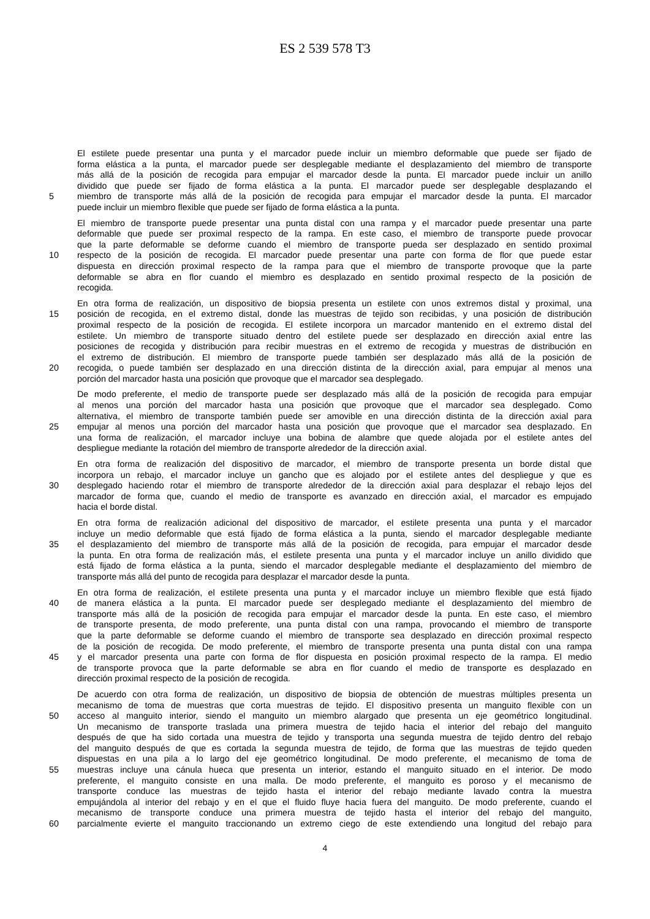ES 2 539 578 T3
El estilete puede presentar una punta y el marcador puede incluir un miembro deformable que puede ser fijado de
forma elástica a la punta, el marcador puede ser desplegable mediante el desplazamiento del miembro de transporte
más allá de la posición de recogida para empujar el marcador desde la punta. El marcador puede incluir un anillo
dividido que puede ser fijado de forma elástica a la punta. El marcador puede ser desplegable desplazando el
5 miembro de transporte más allá de la posición de recogida para empujar el marcador desde la punta. El marcador
puede incluir un miembro flexible que puede ser fijado de forma elástica a la punta.
El miembro de transporte puede presentar una punta distal con una rampa y el marcador puede presentar una parte
deformable que puede ser proximal respecto de la rampa. En este caso, el miembro de transporte puede provocar
que la parte deformable se deforme cuando el miembro de transporte pueda ser desplazado en sentido proximal
10 respecto de la posición de recogida. El marcador puede presentar una parte con forma de flor que puede estar
dispuesta en dirección proximal respecto de la rampa para que el miembro de transporte provoque que la parte
deformable se abra en flor cuando el miembro es desplazado en sentido proximal respecto de la posición de
recogida.
En otra forma de realización, un dispositivo de biopsia presenta un estilete con unos extremos distal y proximal, una
15 posición de recogida, en el extremo distal, donde las muestras de tejido son recibidas, y una posición de distribución
proximal respecto de la posición de recogida. El estilete incorpora un marcador mantenido en el extremo distal del
estilete. Un miembro de transporte situado dentro del estilete puede ser desplazado en dirección axial entre las
posiciones de recogida y distribución para recibir muestras en el extremo de recogida y muestras de distribución en
el extremo de distribución. El miembro de transporte puede también ser desplazado más allá de la posición de
20 recogida, o puede también ser desplazado en una dirección distinta de la dirección axial, para empujar al menos una
porción del marcador hasta una posición que provoque que el marcador sea desplegado.
De modo preferente, el medio de transporte puede ser desplazado más allá de la posición de recogida para empujar
al menos una porción del marcador hasta una posición que provoque que el marcador sea desplegado. Como
alternativa, el miembro de transporte también puede ser amovible en una dirección distinta de la dirección axial para
25 empujar al menos una porción del marcador hasta una posición que provoque que el marcador sea desplazado. En
una forma de realización, el marcador incluye una bobina de alambre que quede alojada por el estilete antes del
despliegue mediante la rotación del miembro de transporte alrededor de la dirección axial.
En otra forma de realización del dispositivo de marcador, el miembro de transporte presenta un borde distal que
incorpora un rebajo, el marcador incluye un gancho que es alojado por el estilete antes del despliegue y que es
30 desplegado haciendo rotar el miembro de transporte alrededor de la dirección axial para desplazar el rebajo lejos del
marcador de forma que, cuando el medio de transporte es avanzado en dirección axial, el marcador es empujado
hacia el borde distal.
En otra forma de realización adicional del dispositivo de marcador, el estilete presenta una punta y el marcador
incluye un medio deformable que está fijado de forma elástica a la punta, siendo el marcador desplegable mediante
35 el desplazamiento del miembro de transporte más allá de la posición de recogida, para empujar el marcador desde
la punta. En otra forma de realización más, el estilete presenta una punta y el marcador incluye un anillo dividido que
está fijado de forma elástica a la punta, siendo el marcador desplegable mediante el desplazamiento del miembro de
transporte más allá del punto de recogida para desplazar el marcador desde la punta.
En otra forma de realización, el estilete presenta una punta y el marcador incluye un miembro flexible que está fijado
40 de manera elástica a la punta. El marcador puede ser desplegado mediante el desplazamiento del miembro de
transporte más allá de la posición de recogida para empujar el marcador desde la punta. En este caso, el miembro
de transporte presenta, de modo preferente, una punta distal con una rampa, provocando el miembro de transporte
que la parte deformable se deforme cuando el miembro de transporte sea desplazado en dirección proximal respecto
de la posición de recogida. De modo preferente, el miembro de transporte presenta una punta distal con una rampa
45 y el marcador presenta una parte con forma de flor dispuesta en posición proximal respecto de la rampa. El medio
de transporte provoca que la parte deformable se abra en flor cuando el medio de transporte es desplazado en
dirección proximal respecto de la posición de recogida.
De acuerdo con otra forma de realización, un dispositivo de biopsia de obtención de muestras múltiples presenta un
mecanismo de toma de muestras que corta muestras de tejido. El dispositivo presenta un manguito flexible con un
50 acceso al manguito interior, siendo el manguito un miembro alargado que presenta un eje geométrico longitudinal.
Un mecanismo de transporte traslada una primera muestra de tejido hacia el interior del rebajo del manguito
después de que ha sido cortada una muestra de tejido y transporta una segunda muestra de tejido dentro del rebajo
del manguito después de que es cortada la segunda muestra de tejido, de forma que las muestras de tejido queden
dispuestas en una pila a lo largo del eje geométrico longitudinal. De modo preferente, el mecanismo de toma de
55 muestras incluye una cánula hueca que presenta un interior, estando el manguito situado en el interior. De modo
preferente, el manguito consiste en una malla. De modo preferente, el manguito es poroso y el mecanismo de
transporte conduce las muestras de tejido hasta el interior del rebajo mediante lavado contra la muestra
empujándola al interior del rebajo y en el que el fluido fluye hacia fuera del manguito. De modo preferente, cuando el
mecanismo de transporte conduce una primera muestra de tejido hasta el interior del rebajo del manguito,
60 parcialmente evierte el manguito traccionando un extremo ciego de este extendiendo una longitud del rebajo para
4